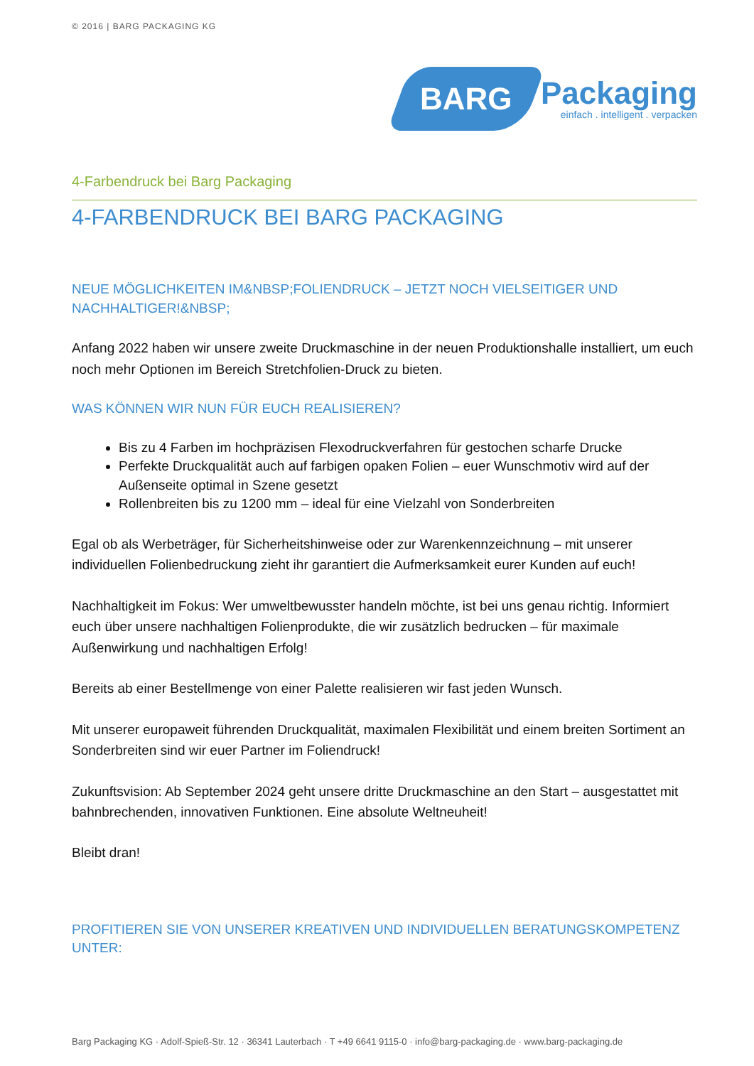© 2016 | BARG PACKAGING KG
BARG
Packaging
einfach . intelligent . verpacken
4-Farbendruck bei Barg Packaging
4-FARBENDRUCK BEI BARG PACKAGING
NEUE MÖGLICHKEITEN IM&NBSP;FOLIENDRUCK – JETZT NOCH VIELSEITIGER UND NACHHALTIGER!&NBSP;
Anfang 2022 haben wir unsere zweite Druckmaschine in der neuen Produktionshalle installiert, um euch noch mehr Optionen im Bereich Stretchfolien-Druck zu bieten.
WAS KÖNNEN WIR NUN FÜR EUCH REALISIEREN?
Bis zu 4 Farben im hochpräzisen Flexodruckverfahren für gestochen scharfe Drucke
Perfekte Druckqualität auch auf farbigen opaken Folien – euer Wunschmotiv wird auf der Außenseite optimal in Szene gesetzt
Rollenbreiten bis zu 1200 mm – ideal für eine Vielzahl von Sonderbreiten
Egal ob als Werbeträger, für Sicherheitshinweise oder zur Warenkennzeichnung – mit unserer individuellen Folienbedruckung zieht ihr garantiert die Aufmerksamkeit eurer Kunden auf euch!
Nachhaltigkeit im Fokus: Wer umweltbewusster handeln möchte, ist bei uns genau richtig. Informiert euch über unsere nachhaltigen Folienprodukte, die wir zusätzlich bedrucken – für maximale Außenwirkung und nachhaltigen Erfolg!
Bereits ab einer Bestellmenge von einer Palette realisieren wir fast jeden Wunsch.
Mit unserer europaweit führenden Druckqualität, maximalen Flexibilität und einem breiten Sortiment an Sonderbreiten sind wir euer Partner im Foliendruck!
Zukunftsvision: Ab September 2024 geht unsere dritte Druckmaschine an den Start – ausgestattet mit bahnbrechenden, innovativen Funktionen. Eine absolute Weltneuheit!
Bleibt dran!
PROFITIEREN SIE VON UNSERER KREATIVEN UND INDIVIDUELLEN BERATUNGSKOMPETENZ UNTER:
Barg Packaging KG · Adolf-Spieß-Str. 12 · 36341 Lauterbach · T +49 6641 9115-0 · info@barg-packaging.de · www.barg-packaging.de